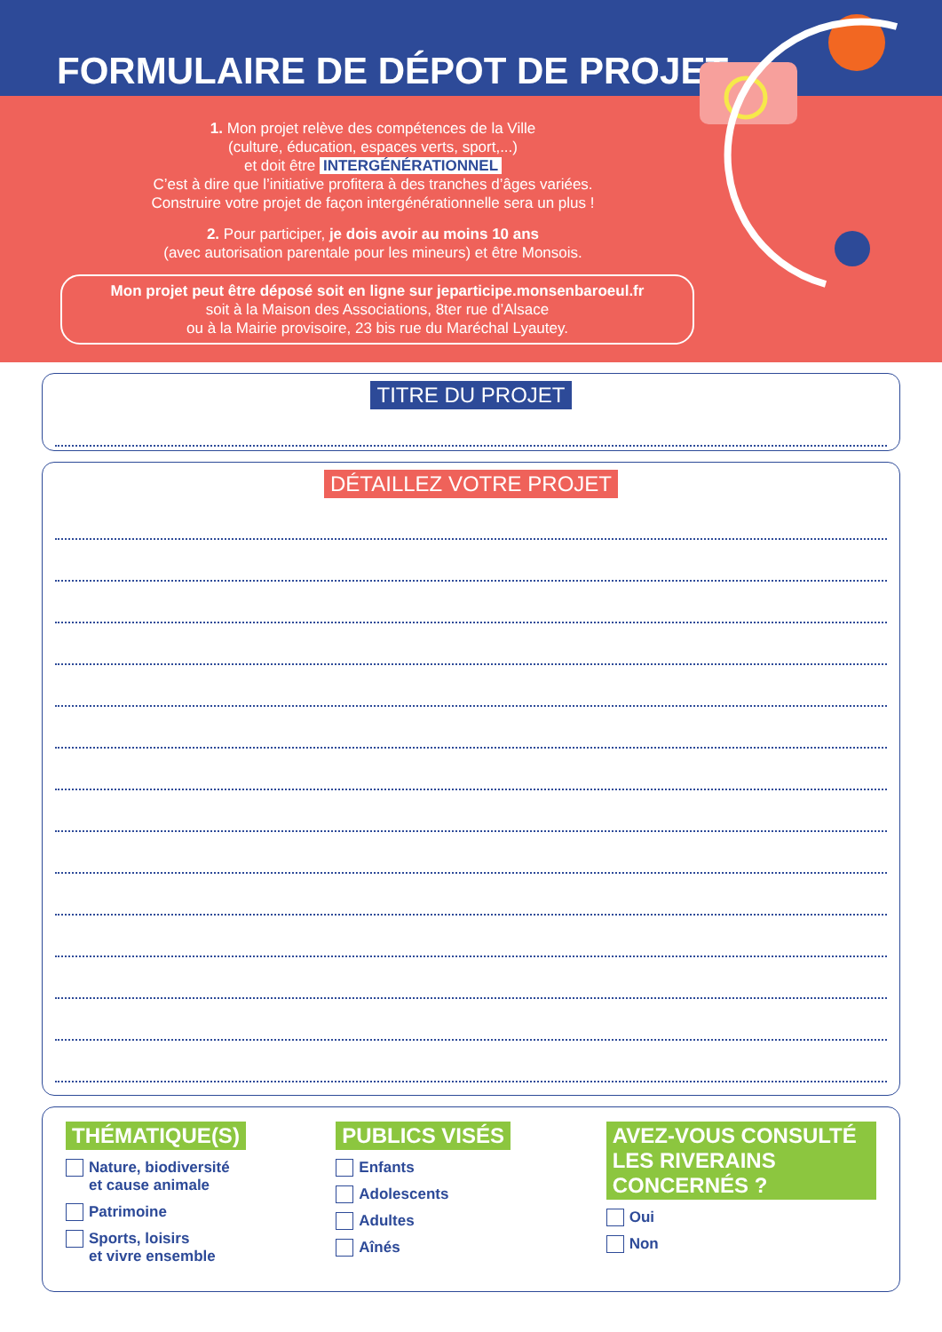FORMULAIRE DE DÉPOT DE PROJET
1. Mon projet relève des compétences de la Ville
(culture, éducation, espaces verts, sport,...)
et doit être INTERGÉNÉRATIONNEL
C’est à dire que l’initiative profitera à des tranches d’âges variées.
Construire votre projet de façon intergénérationnelle sera un plus !
2. Pour participer, je dois avoir au moins 10 ans
(avec autorisation parentale pour les mineurs) et être Monsois.
Mon projet peut être déposé soit en ligne sur jeparticipe.monsenbaroeul.fr
soit à la Maison des Associations, 8ter rue d’Alsace
ou à la Mairie provisoire, 23 bis rue du Maréchal Lyautey.
TITRE DU PROJET
DÉTAILLEZ VOTRE PROJET
THÉMATIQUE(S)
Nature, biodiversité
et cause animale
Patrimoine
Sports, loisirs
et vivre ensemble
PUBLICS VISÉS
Enfants
Adolescents
Adultes
Aînés
AVEZ-VOUS CONSULTÉ
LES RIVERAINS CONCERNÉS ?
Oui
Non